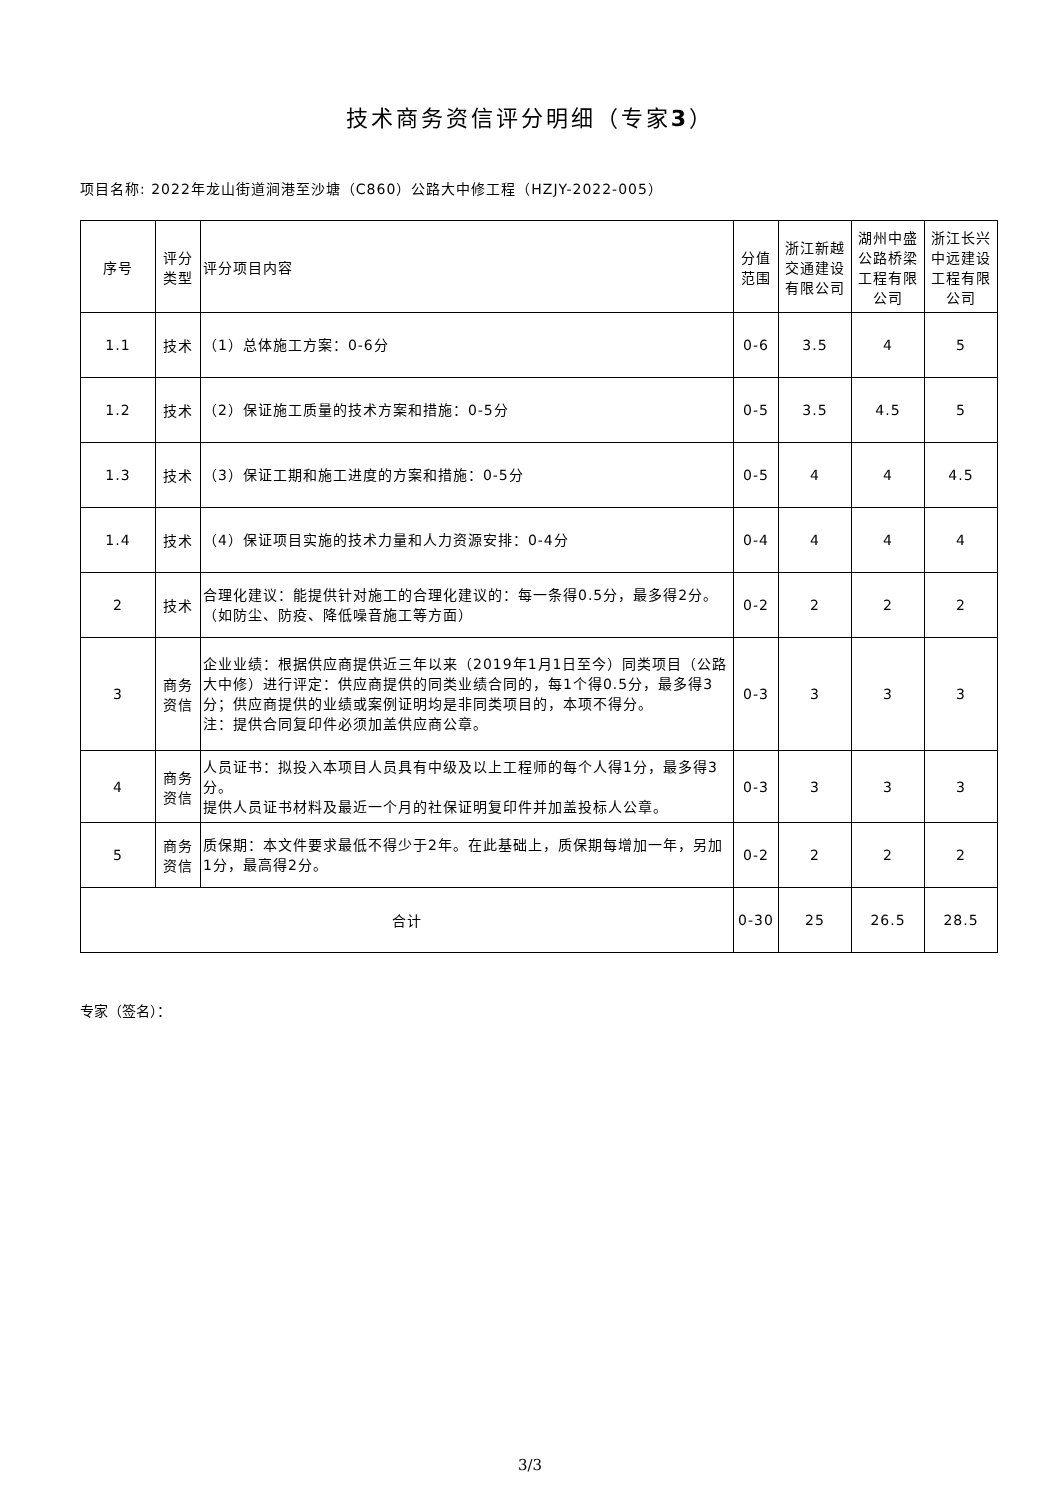技术商务资信评分明细（专家3）
项目名称: 2022年龙山街道涧港至沙塘（C860）公路大中修工程（HZJY-2022-005）
| 序号 | 评分类型 | 评分项目内容 | 分值范围 | 浙江新越交通建设有限公司 | 湖州中盛公路桥梁工程有限公司 | 浙江长兴中远建设工程有限公司 |
| --- | --- | --- | --- | --- | --- | --- |
| 1.1 | 技术 | （1）总体施工方案：0-6分 | 0-6 | 3.5 | 4 | 5 |
| 1.2 | 技术 | （2）保证施工质量的技术方案和措施：0-5分 | 0-5 | 3.5 | 4.5 | 5 |
| 1.3 | 技术 | （3）保证工期和施工进度的方案和措施：0-5分 | 0-5 | 4 | 4 | 4.5 |
| 1.4 | 技术 | （4）保证项目实施的技术力量和人力资源安排：0-4分 | 0-4 | 4 | 4 | 4 |
| 2 | 技术 | 合理化建议：能提供针对施工的合理化建议的：每一条得0.5分，最多得2分。（如防尘、防疫、降低噪音施工等方面） | 0-2 | 2 | 2 | 2 |
| 3 | 商务资信 | 企业业绩：根据供应商提供近三年以来（2019年1月1日至今）同类项目（公路大中修）进行评定：供应商提供的同类业绩合同的，每1个得0.5分，最多得3分；供应商提供的业绩或案例证明均是非同类项目的，本项不得分。 注：提供合同复印件必须加盖供应商公章。 | 0-3 | 3 | 3 | 3 |
| 4 | 商务资信 | 人员证书：拟投入本项目人员具有中级及以上工程师的每个人得1分，最多得3分。 提供人员证书材料及最近一个月的社保证明复印件并加盖投标人公章。 | 0-3 | 3 | 3 | 3 |
| 5 | 商务资信 | 质保期：本文件要求最低不得少于2年。在此基础上，质保期每增加一年，另加1分，最高得2分。 | 0-2 | 2 | 2 | 2 |
| 合计 | | | 0-30 | 25 | 26.5 | 28.5 |
专家（签名）：
3/3